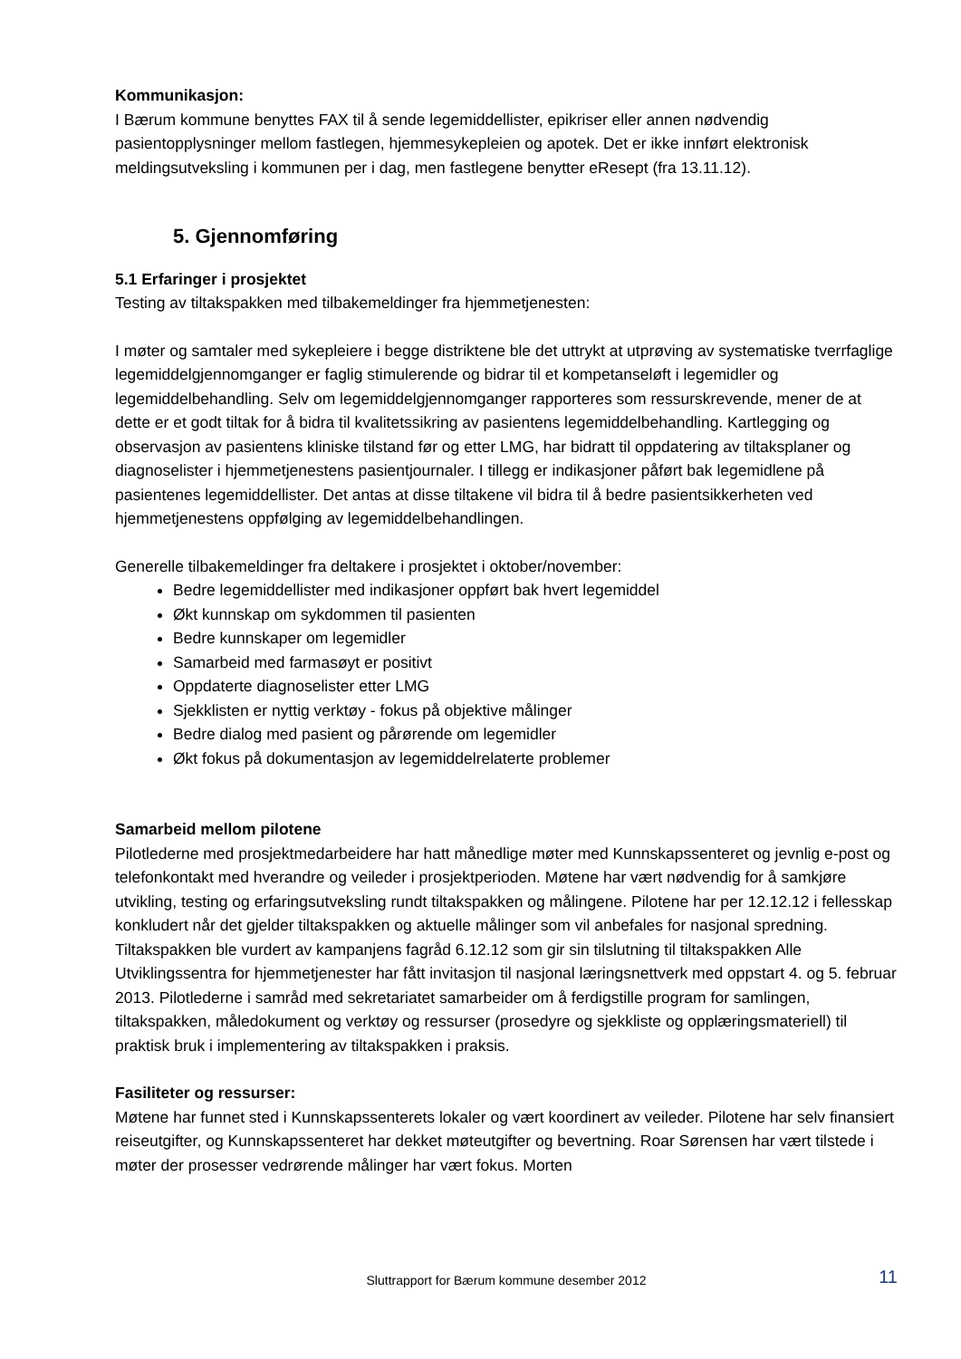Kommunikasjon:
I Bærum kommune benyttes FAX til å sende legemiddellister, epikriser eller annen nødvendig pasientopplysninger mellom fastlegen, hjemmesykepleien og apotek. Det er ikke innført elektronisk meldingsutveksling i kommunen per i dag, men fastlegene benytter eResept (fra 13.11.12).
5. Gjennomføring
5.1 Erfaringer i prosjektet
Testing av tiltakspakken med tilbakemeldinger fra hjemmetjenesten:
I møter og samtaler med sykepleiere i begge distriktene ble det uttrykt at utprøving av systematiske tverrfaglige legemiddelgjennomganger er faglig stimulerende og bidrar til et kompetanseløft i legemidler og legemiddelbehandling. Selv om legemiddelgjennomganger rapporteres som ressurskrevende, mener de at dette er et godt tiltak for å bidra til kvalitetssikring av pasientens legemiddelbehandling. Kartlegging og observasjon av pasientens kliniske tilstand før og etter LMG, har bidratt til oppdatering av tiltaksplaner og diagnoselister i hjemmetjenestens pasientjournaler. I tillegg er indikasjoner påført bak legemidlene på pasientenes legemiddellister. Det antas at disse tiltakene vil bidra til å bedre pasientsikkerheten ved hjemmetjenestens oppfølging av legemiddelbehandlingen.
Generelle tilbakemeldinger fra deltakere i prosjektet i oktober/november:
Bedre legemiddellister med indikasjoner oppført bak hvert legemiddel
Økt kunnskap om sykdommen til pasienten
Bedre kunnskaper om legemidler
Samarbeid med farmasøyt er positivt
Oppdaterte diagnoselister etter LMG
Sjekklisten er nyttig verktøy - fokus på objektive målinger
Bedre dialog med pasient og pårørende om legemidler
Økt fokus på dokumentasjon av legemiddelrelaterte problemer
Samarbeid mellom pilotene
Pilotlederne med prosjektmedarbeidere har hatt månedlige møter med Kunnskapssenteret og jevnlig e-post og telefonkontakt med hverandre og veileder i prosjektperioden. Møtene har vært nødvendig for å samkjøre utvikling, testing og erfaringsutveksling rundt tiltakspakken og målingene. Pilotene har per 12.12.12 i fellesskap konkludert når det gjelder tiltakspakken og aktuelle målinger som vil anbefales for nasjonal spredning. Tiltakspakken ble vurdert av kampanjens fagråd 6.12.12 som gir sin tilslutning til tiltakspakken Alle Utviklingssentra for hjemmetjenester har fått invitasjon til nasjonal læringsnettverk med oppstart 4. og 5. februar 2013. Pilotlederne i samråd med sekretariatet samarbeider om å ferdigstille program for samlingen, tiltakspakken, måledokument og verktøy og ressurser (prosedyre og sjekkliste og opplæringsmateriell) til praktisk bruk i implementering av tiltakspakken i praksis.
Fasiliteter og ressurser:
Møtene har funnet sted i Kunnskapssenterets lokaler og vært koordinert av veileder. Pilotene har selv finansiert reiseutgifter, og Kunnskapssenteret har dekket møteutgifter og bevertning. Roar Sørensen har vært tilstede i møter der prosesser vedrørende målinger har vært fokus. Morten
Sluttrapport for Bærum kommune desember 2012 11